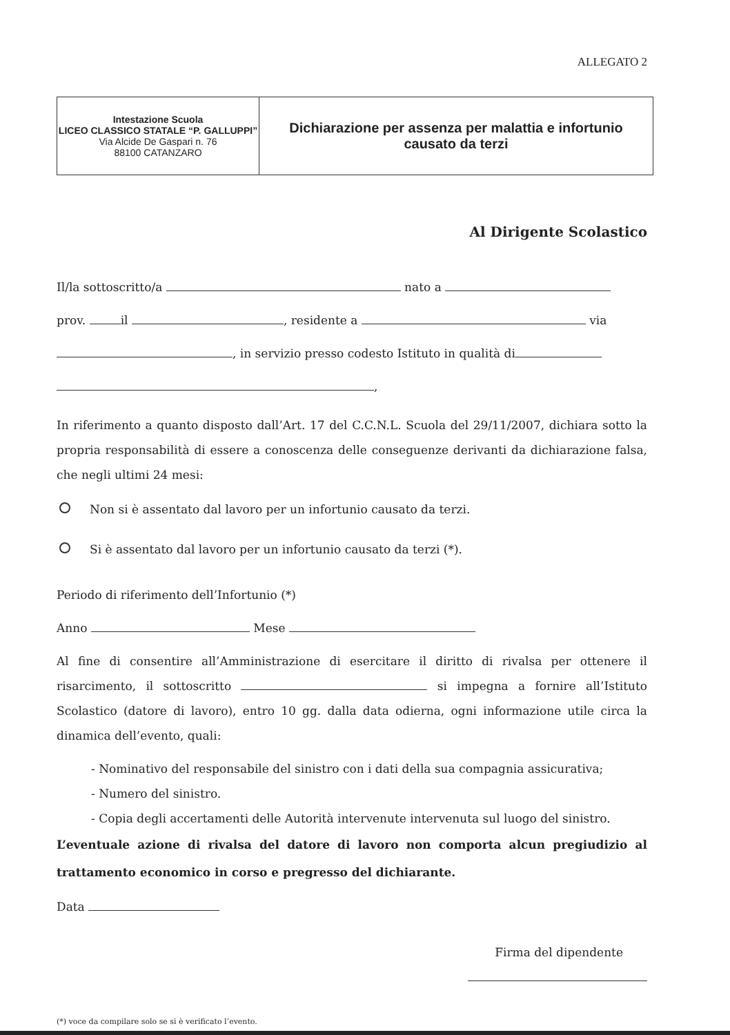ALLEGATO 2
| Intestazione Scuola LICEO CLASSICO STATALE “P. GALLUPPI” Via Alcide De Gaspari n. 76 88100 CATANZARO | Dichiarazione per assenza per malattia e infortunio causato da terzi |
Al Dirigente Scolastico
Il/la sottoscritto/a nato a
prov. il , residente a via
, in servizio presso codesto Istituto in qualità di
,
In riferimento a quanto disposto dall’Art. 17 del C.C.N.L. Scuola del 29/11/2007, dichiara sotto la propria responsabilità di essere a conoscenza delle conseguenze derivanti da dichiarazione falsa, che negli ultimi 24 mesi:
Non si è assentato dal lavoro per un infortunio causato da terzi.
Si è assentato dal lavoro per un infortunio causato da terzi (*).
Periodo di riferimento dell’Infortunio (*)
Anno Mese
Al fine di consentire all’Amministrazione di esercitare il diritto di rivalsa per ottenere il risarcimento, il sottoscritto si impegna a fornire all’Istituto Scolastico (datore di lavoro), entro 10 gg. dalla data odierna, ogni informazione utile circa la dinamica dell’evento, quali:
- Nominativo del responsabile del sinistro con i dati della sua compagnia assicurativa;
- Numero del sinistro.
- Copia degli accertamenti delle Autorità intervenute intervenuta sul luogo del sinistro.
L’eventuale azione di rivalsa del datore di lavoro non comporta alcun pregiudizio al trattamento economico in corso e pregresso del dichiarante.
Data
Firma del dipendente
(*) voce da compilare solo se si è verificato l’evento.